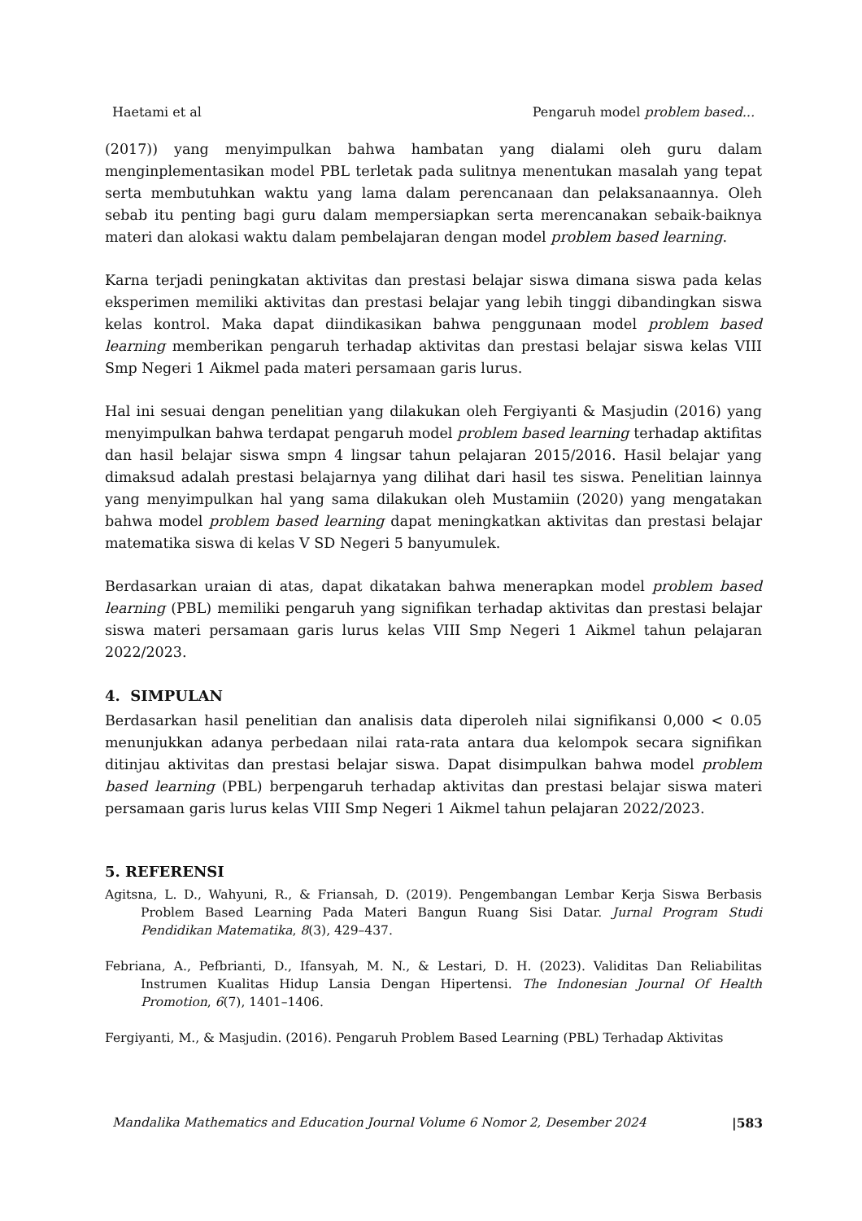Haetami et al Pengaruh model problem based...
(2017)) yang menyimpulkan bahwa hambatan yang dialami oleh guru dalam menginplementasikan model PBL terletak pada sulitnya menentukan masalah yang tepat serta membutuhkan waktu yang lama dalam perencanaan dan pelaksanaannya. Oleh sebab itu penting bagi guru dalam mempersiapkan serta merencanakan sebaik-baiknya materi dan alokasi waktu dalam pembelajaran dengan model problem based learning.
Karna terjadi peningkatan aktivitas dan prestasi belajar siswa dimana siswa pada kelas eksperimen memiliki aktivitas dan prestasi belajar yang lebih tinggi dibandingkan siswa kelas kontrol. Maka dapat diindikasikan bahwa penggunaan model problem based learning memberikan pengaruh terhadap aktivitas dan prestasi belajar siswa kelas VIII Smp Negeri 1 Aikmel pada materi persamaan garis lurus.
Hal ini sesuai dengan penelitian yang dilakukan oleh Fergiyanti & Masjudin (2016) yang menyimpulkan bahwa terdapat pengaruh model problem based learning terhadap aktifitas dan hasil belajar siswa smpn 4 lingsar tahun pelajaran 2015/2016. Hasil belajar yang dimaksud adalah prestasi belajarnya yang dilihat dari hasil tes siswa. Penelitian lainnya yang menyimpulkan hal yang sama dilakukan oleh Mustamiin (2020) yang mengatakan bahwa model problem based learning dapat meningkatkan aktivitas dan prestasi belajar matematika siswa di kelas V SD Negeri 5 banyumulek.
Berdasarkan uraian di atas, dapat dikatakan bahwa menerapkan model problem based learning (PBL) memiliki pengaruh yang signifikan terhadap aktivitas dan prestasi belajar siswa materi persamaan garis lurus kelas VIII Smp Negeri 1 Aikmel tahun pelajaran 2022/2023.
4. SIMPULAN
Berdasarkan hasil penelitian dan analisis data diperoleh nilai signifikansi 0,000 < 0.05 menunjukkan adanya perbedaan nilai rata-rata antara dua kelompok secara signifikan ditinjau aktivitas dan prestasi belajar siswa. Dapat disimpulkan bahwa model problem based learning (PBL) berpengaruh terhadap aktivitas dan prestasi belajar siswa materi persamaan garis lurus kelas VIII Smp Negeri 1 Aikmel tahun pelajaran 2022/2023.
5. REFERENSI
Agitsna, L. D., Wahyuni, R., & Friansah, D. (2019). Pengembangan Lembar Kerja Siswa Berbasis Problem Based Learning Pada Materi Bangun Ruang Sisi Datar. Jurnal Program Studi Pendidikan Matematika, 8(3), 429–437.
Febriana, A., Pefbrianti, D., Ifansyah, M. N., & Lestari, D. H. (2023). Validitas Dan Reliabilitas Instrumen Kualitas Hidup Lansia Dengan Hipertensi. The Indonesian Journal Of Health Promotion, 6(7), 1401–1406.
Fergiyanti, M., & Masjudin. (2016). Pengaruh Problem Based Learning (PBL) Terhadap Aktivitas
Mandalika Mathematics and Education Journal Volume 6 Nomor 2, Desember 2024 |583